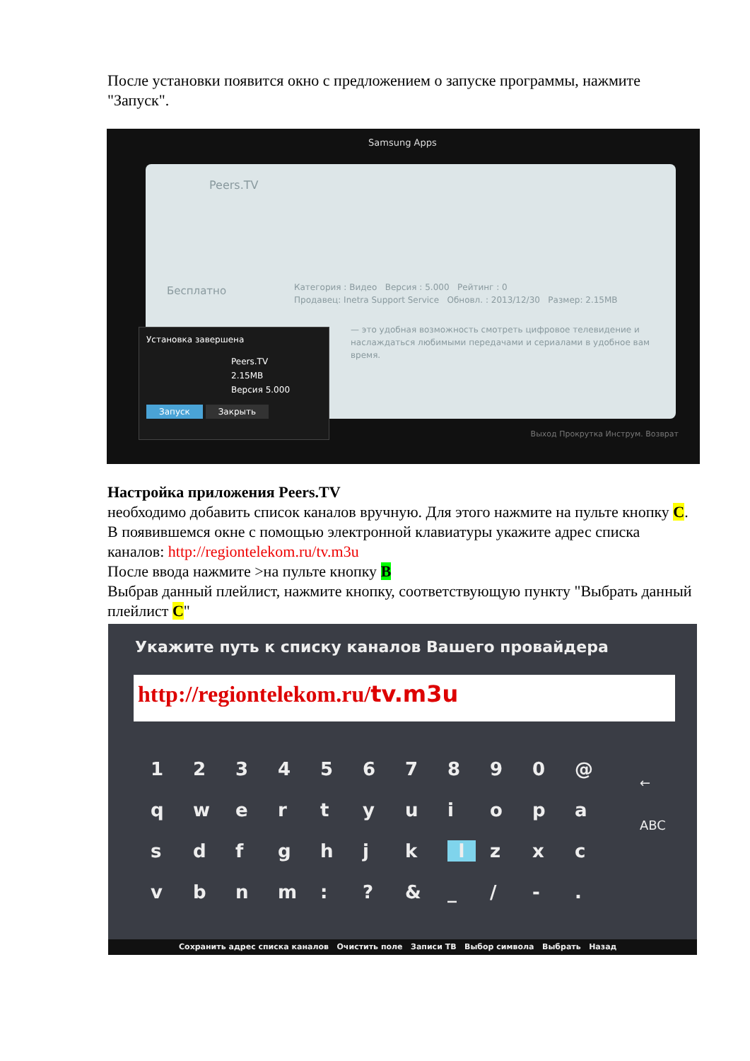После установки появится окно с предложением о запуске программы, нажмите "Запуск".
Samsung Apps
Peers.TV
Бесплатно
Категория : Видео Версия : 5.000 Рейтинг : 0
Продавец: Inetra Support Service Обновл. : 2013/12/30 Размер: 2.15MB
— это удобная возможность смотреть цифровое телевидение и наслаждаться любимыми передачами и сериалами в удобное вам время.
Установка завершена
Peers.TV
2.15MB
Версия 5.000
Запуск Закрыть
Выход Прокрутка Инструм. Возврат
Настройка приложения Peers.TV
необходимо добавить список каналов вручную. Для этого нажмите на пульте кнопку C. В появившемся окне с помощью электронной клавиатуры укажите адрес списка каналов: http://regiontelekom.ru/tv.m3u
После ввода нажмите >на пульте кнопку B
Выбрав данный плейлист, нажмите кнопку, соответствующую пункту "Выбрать данный плейлист C"
Укажите путь к списку каналов Вашего провайдера
http://regiontelekom.ru/tv.m3u
1234567890 @ qwertyuiopasdfghjklzxcvbnm:? & _ / -.
←
ABC
Сохранить адрес списка каналов Очистить поле Записи ТВ Выбор символа Выбрать Назад